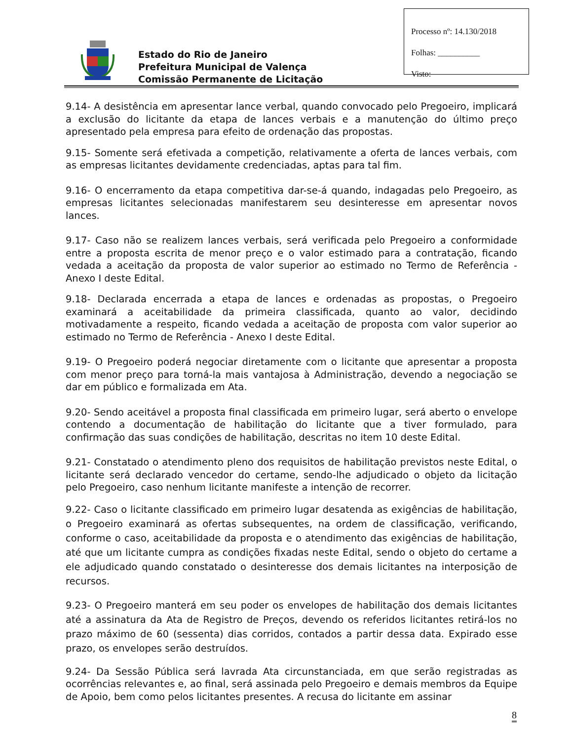Estado do Rio de Janeiro
Prefeitura Municipal de Valença
Comissão Permanente de Licitação
Processo nº: 14.130/2018
Folhas: __________
Visto:
9.14- A desistência em apresentar lance verbal, quando convocado pelo Pregoeiro, implicará a exclusão do licitante da etapa de lances verbais e a manutenção do último preço apresentado pela empresa para efeito de ordenação das propostas.
9.15- Somente será efetivada a competição, relativamente a oferta de lances verbais, com as empresas licitantes devidamente credenciadas, aptas para tal fim.
9.16- O encerramento da etapa competitiva dar-se-á quando, indagadas pelo Pregoeiro, as empresas licitantes selecionadas manifestarem seu desinteresse em apresentar novos lances.
9.17- Caso não se realizem lances verbais, será verificada pelo Pregoeiro a conformidade entre a proposta escrita de menor preço e o valor estimado para a contratação, ficando vedada a aceitação da proposta de valor superior ao estimado no Termo de Referência - Anexo I deste Edital.
9.18- Declarada encerrada a etapa de lances e ordenadas as propostas, o Pregoeiro examinará a aceitabilidade da primeira classificada, quanto ao valor, decidindo motivadamente a respeito, ficando vedada a aceitação de proposta com valor superior ao estimado no Termo de Referência - Anexo I deste Edital.
9.19- O Pregoeiro poderá negociar diretamente com o licitante que apresentar a proposta com menor preço para torná-la mais vantajosa à Administração, devendo a negociação se dar em público e formalizada em Ata.
9.20- Sendo aceitável a proposta final classificada em primeiro lugar, será aberto o envelope contendo a documentação de habilitação do licitante que a tiver formulado, para confirmação das suas condições de habilitação, descritas no item 10 deste Edital.
9.21- Constatado o atendimento pleno dos requisitos de habilitação previstos neste Edital, o licitante será declarado vencedor do certame, sendo-lhe adjudicado o objeto da licitação pelo Pregoeiro, caso nenhum licitante manifeste a intenção de recorrer.
9.22- Caso o licitante classificado em primeiro lugar desatenda as exigências de habilitação, o Pregoeiro examinará as ofertas subsequentes, na ordem de classificação, verificando, conforme o caso, aceitabilidade da proposta e o atendimento das exigências de habilitação, até que um licitante cumpra as condições fixadas neste Edital, sendo o objeto do certame a ele adjudicado quando constatado o desinteresse dos demais licitantes na interposição de recursos.
9.23- O Pregoeiro manterá em seu poder os envelopes de habilitação dos demais licitantes até a assinatura da Ata de Registro de Preços, devendo os referidos licitantes retirá-los no prazo máximo de 60 (sessenta) dias corridos, contados a partir dessa data. Expirado esse prazo, os envelopes serão destruídos.
9.24- Da Sessão Pública será lavrada Ata circunstanciada, em que serão registradas as ocorrências relevantes e, ao final, será assinada pelo Pregoeiro e demais membros da Equipe de Apoio, bem como pelos licitantes presentes. A recusa do licitante em assinar
8